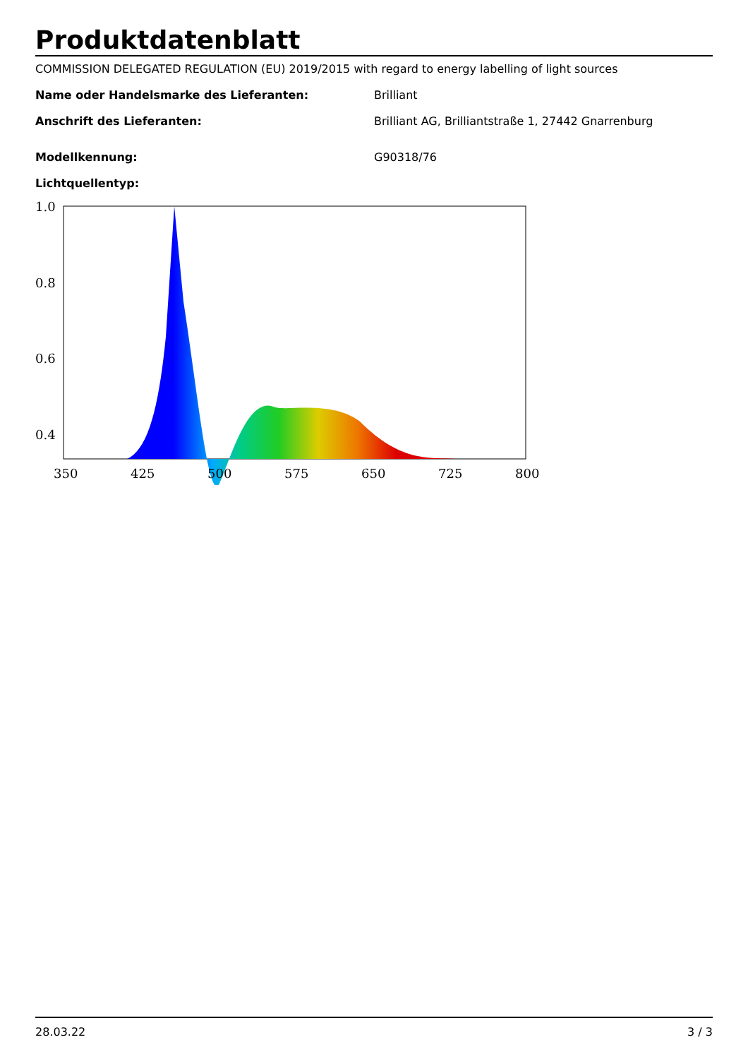Produktdatenblatt
COMMISSION DELEGATED REGULATION (EU) 2019/2015 with regard to energy labelling of light sources
Name oder Handelsmarke des Lieferanten: Brilliant
Anschrift des Lieferanten: Brilliant AG, Brilliantstraße 1, 27442 Gnarrenburg
Modellkennung: G90318/76
Lichtquellentyp:
1.0
0.8
0.6
0.4
350
425
500
575
650
725
800
0.2 0
28.03.22 3 / 3